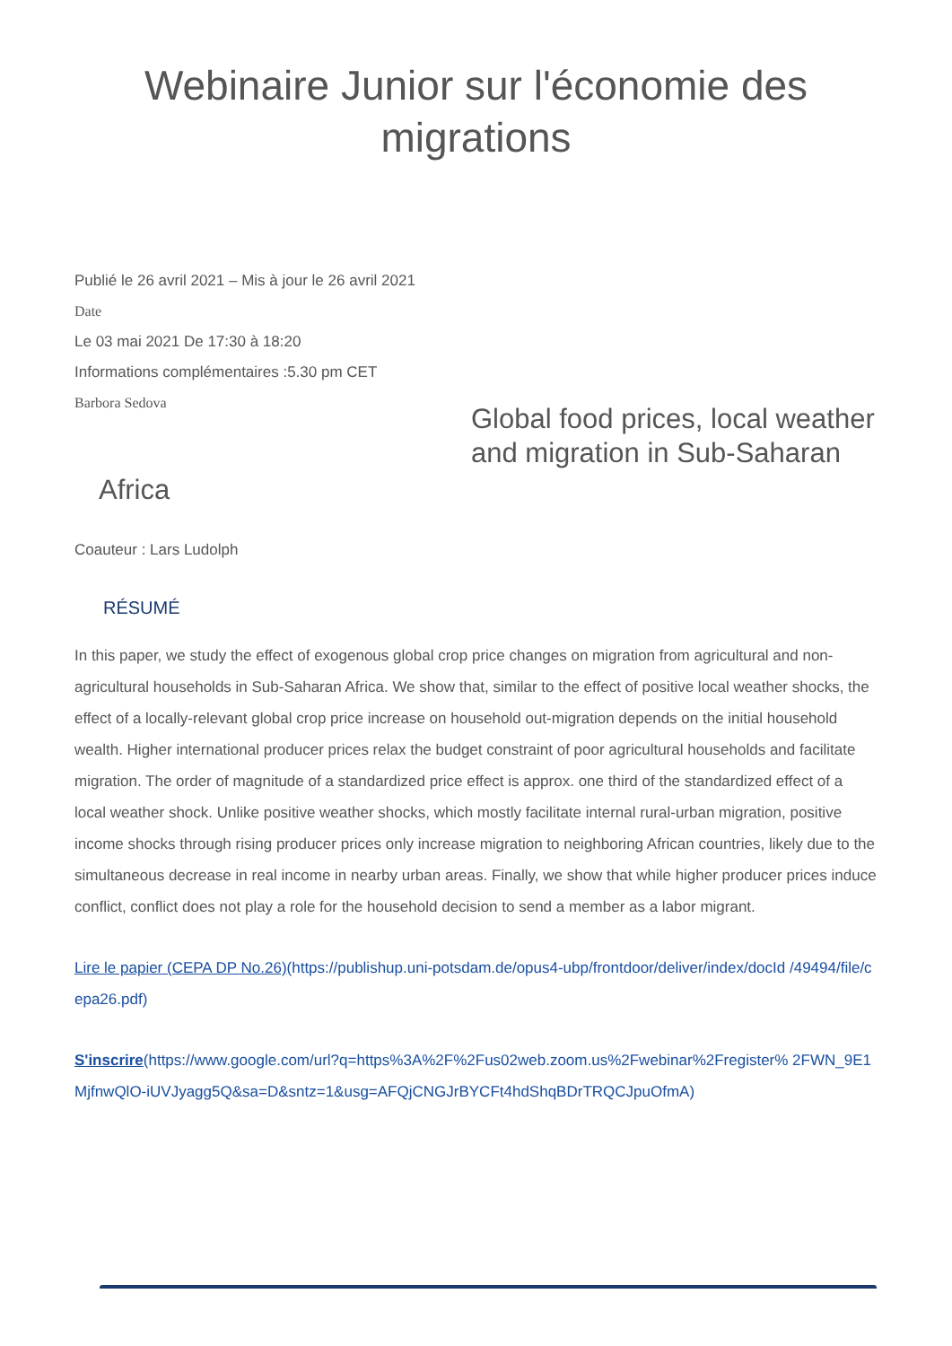Webinaire Junior sur l'économie des migrations
Publié le 26 avril 2021 – Mis à jour le 26 avril 2021
Date
Le 03 mai 2021 De 17:30 à 18:20
Informations complémentaires :5.30 pm CET
Barbora Sedova
Global food prices, local weather and migration in Sub-Saharan
Africa
Coauteur : Lars Ludolph
RÉSUMÉ
In this paper, we study the effect of exogenous global crop price changes on migration from agricultural and non-agricultural households in Sub-Saharan Africa. We show that, similar to the effect of positive local weather shocks, the effect of a locally-relevant global crop price increase on household out-migration depends on the initial household wealth. Higher international producer prices relax the budget constraint of poor agricultural households and facilitate migration. The order of magnitude of a standardized price effect is approx. one third of the standardized effect of a local weather shock. Unlike positive weather shocks, which mostly facilitate internal rural-urban migration, positive income shocks through rising producer prices only increase migration to neighboring African countries, likely due to the simultaneous decrease in real income in nearby urban areas. Finally, we show that while higher producer prices induce conflict, conflict does not play a role for the household decision to send a member as a labor migrant.
Lire le papier (CEPA DP No.26)(https://publishup.uni-potsdam.de/opus4-ubp/frontdoor/deliver/index/docId /49494/file/cepa26.pdf)
S'inscrire(https://www.google.com/url?q=https%3A%2F%2Fus02web.zoom.us%2Fwebinar%2Fregister% 2FWN_9E1MjfnwQlO-iUVJyagg5Q&sa=D&sntz=1&usg=AFQjCNGJrBYCFt4hdShqBDrTRQCJpuOfmA)